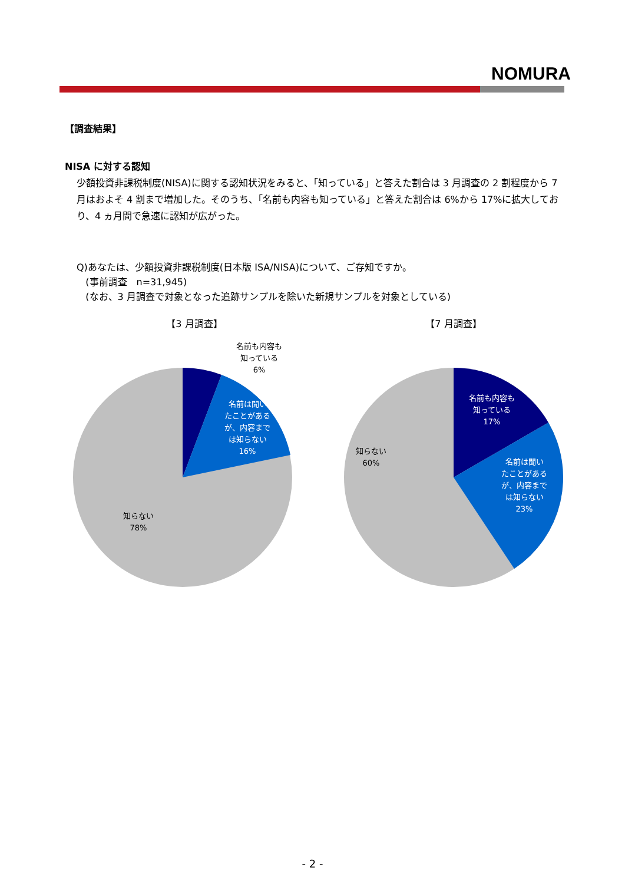NOMURA
【調査結果】
NISA に対する認知
少額投資非課税制度(NISA)に関する認知状況をみると、「知っている」と答えた割合は 3 月調査の 2 割程度から 7 月はおよそ 4 割まで増加した。そのうち、「名前も内容も知っている」と答えた割合は 6%から 17%に拡大しており、4 ヵ月間で急速に認知が広がった。
Q)あなたは、少額投資非課税制度(日本版 ISA/NISA)について、ご存知ですか。
(事前調査　n=31,945)
(なお、3 月調査で対象となった追跡サンプルを除いた新規サンプルを対象としている)
【3 月調査】
名前も内容も
知っている
6%
名前は聞い たことがある が、内容まで は知らない 16%
知らない
78%
【7 月調査】
名前も内容も 知っている 17%
名前は聞い たことがある が、内容まで は知らない 23%
知らない
60%
- 2 -